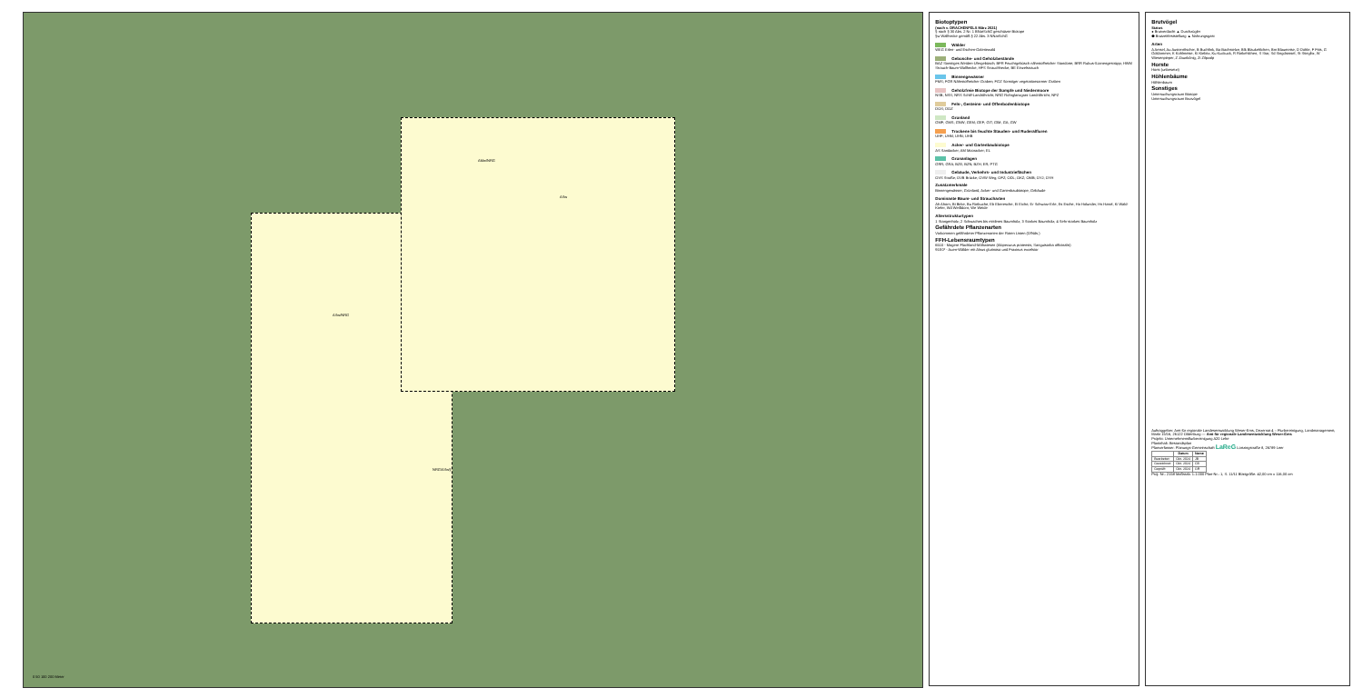ASw/NRG
ASw
NRG/ASw§
AMw/NRG
0 50 100 200 Meter
Biotoptypen
(nach v. DRACHENFELS März 2021)
§ nach § 30 Abs. 2 Nr. 1 BNatSchG geschützte Biotope
§w Wallhecke gemäß § 22 Abs. 3 NNatSchG
Wälder
WEG Erlen- und Eschen-Galeriewald
Gebüsche- und Gehölzbestände
BAZ Sonstiges Weiden-Ufergebüsch; BFR Feuchtgebüsch nährstoffreicher Standorte; BRR Rubus-/Lianengestrüpp; HWM Strauch-Baum-Wallhecke; HFS Strauchhecke; BE Einzelstrauch
Binnengewässer
FMS; FGR Nährstoffreicher Graben; FGZ Sonstiger vegetationsarmer Graben
Gehölzfreie Biotope der Sümpfe und Niedermoore
NSB; NSS; NRS Schilf-Landröhricht; NRG Rohrglanzgras-Landröhricht; NPZ
Fels-, Gesteins- und Offenbodenbiotope
DOS; DOZ
Grünland
GMF; GMS; GNW; GEM; GEF; GIT; GIM; GA; GW
Trockene bis feuchte Stauden- und Ruderalfluren
UHF; UHM; UHN; UHB
Acker- und Gartenbaubiotope
AS Sandacker; AM Mooracker; EL
Grünanlagen
GRR; GRA; BZE; BZN; BZH; ER; PTG
Gebäude, Verkehrs- und Industrieflächen
OVS Straße; OVB Brücke; OVW Weg; OFZ; ODL; OKZ; OMB; OYJ; OYH
Zusatzmerkmale
Binnengewässer, Grünland, Acker- und Gartenbaubiotope, Gebäude
Dominante Baum- und Straucharten
Ah Ahorn, Bi Birke, Bu Rotbuche, Eb Eberesche, Ei Eiche, Er Schwarz-Erle, Es Esche, Ho Holunder, Hs Hasel, Ki Wald-Kiefer, Wd Weißdorn, We Weide
Altersstrukturtypen
1 Stangenholz; 2 Schwaches bis mittleres Baumholz; 3 Starkes Baumholz; 4 Sehr starkes Baumholz
Gefährdete Pflanzenarten
Vorkommen gefährdeter Pflanzenarten der Roten Listen (D/Nds.)
FFH-Lebensraumtypen
6510 - Magere Flachland-Mähwiesen (Alopecurus pratensis, Sanguisorba officinalis)
91E0* - Auen-Wälder mit Alnus glutinosa und Fraxinus excelsior
Brutvögel
Status
● Brutverdacht ▲ Durchzügler
⬟ Brutzeitfeststellung ▲ Nahrungsgast
Arten
A Amsel, Au Austernfischer, B Buchfink, Ba Bachstelze, Blk Blaukehlchen, Bm Blaumeise, D Dohle, F Fitis, G Goldammer, K Kohlmeise, Ki Kiebitz, Ku Kuckuck, R Rotkehlchen, S Star, Sd Singdrossel, St Stieglitz, W Wiesenpieper, Z Zaunkönig, Zi Zilpzalp
Horste
Horst (unbesetzt)
Höhlenbäume
Höhlenbaum
Sonstiges
Untersuchungsraum Biotope
Untersuchungsraum Brutvögel
Auftraggeber: Amt für regionale Landesentwicklung Weser-Ems, Dezernat 4 – Flurbereinigung, Landmanagement, Markt 15/16, 26122 Oldenburg — Amt für regionale Landesentwicklung Weser-Ems
Projekt: Unternehmensflurbereinigung A20 Lehe
Planinhalt: Bestandsplan
Planverfasser: Planungs-Gemeinschaft LaReG Lortzingstraße 8, 26789 Leer
| | Datum | Name |
| --- | --- | --- |
| Bearbeitet: | Okt. 2024 | JB |
| Gezeichnet: | Okt. 2024 | CB |
| Geprüft: | Okt. 2024 | GR |
Proj.-Nr.: 2158 Maßstab: 1:1.000 Plan-Nr.: 1, S. 11/11 Blattgröße: 42,00 cm x 116,00 cm